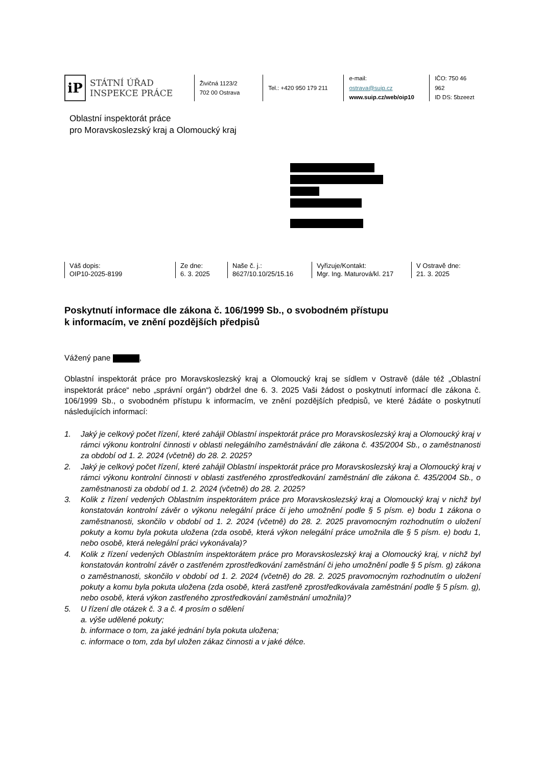iP
STÁTNÍ ÚŘAD
INSPEKCE PRÁCE
Živičná 1123/2
702 00 Ostrava
Tel.: +420 950 179 211
e-mail:
ostrava@suip.cz
www.suip.cz/web/oip10
IČO: 750 46 962
ID DS: 5bzeezt
Oblastní inspektorát práce
pro Moravskoslezský kraj a Olomoucký kraj
Váš dopis:
OIP10-2025-8199
Ze dne:
6. 3. 2025
Naše č. j.:
8627/10.10/25/15.16
Vyřizuje/Kontakt:
Mgr. Ing. Maturová/kl. 217
V Ostravě dne:
21. 3. 2025
Poskytnutí informace dle zákona č. 106/1999 Sb., o svobodném přístupu
k informacím, ve znění pozdějších předpisů
Vážený pane ,
Oblastní inspektorát práce pro Moravskoslezský kraj a Olomoucký kraj se sídlem v Ostravě (dále též „Oblastní inspektorát práce“ nebo „správní orgán“) obdržel dne 6. 3. 2025 Vaši žádost o poskytnutí informací dle zákona č. 106/1999 Sb., o svobodném přístupu k informacím, ve znění pozdějších předpisů, ve které žádáte o poskytnutí následujících informací:
1. Jaký je celkový počet řízení, které zahájil Oblastní inspektorát práce pro Moravskoslezský kraj a Olomoucký kraj v rámci výkonu kontrolní činnosti v oblasti nelegálního zaměstnávání dle zákona č. 435/2004 Sb., o zaměstnanosti za období od 1. 2. 2024 (včetně) do 28. 2. 2025?
2. Jaký je celkový počet řízení, které zahájil Oblastní inspektorát práce pro Moravskoslezský kraj a Olomoucký kraj v rámci výkonu kontrolní činnosti v oblasti zastřeného zprostředkování zaměstnání dle zákona č. 435/2004 Sb., o zaměstnanosti za období od 1. 2. 2024 (včetně) do 28. 2. 2025?
3. Kolik z řízení vedených Oblastním inspektorátem práce pro Moravskoslezský kraj a Olomoucký kraj v nichž byl konstatován kontrolní závěr o výkonu nelegální práce či jeho umožnění podle § 5 písm. e) bodu 1 zákona o zaměstnanosti, skončilo v období od 1. 2. 2024 (včetně) do 28. 2. 2025 pravomocným rozhodnutím o uložení pokuty a komu byla pokuta uložena (zda osobě, která výkon nelegální práce umožnila dle § 5 písm. e) bodu 1, nebo osobě, která nelegální práci vykonávala)?
4. Kolik z řízení vedených Oblastním inspektorátem práce pro Moravskoslezský kraj a Olomoucký kraj, v nichž byl konstatován kontrolní závěr o zastřeném zprostředkování zaměstnání či jeho umožnění podle § 5 písm. g) zákona o zaměstnanosti, skončilo v období od 1. 2. 2024 (včetně) do 28. 2. 2025 pravomocným rozhodnutím o uložení pokuty a komu byla pokuta uložena (zda osobě, která zastřeně zprostředkovávala zaměstnání podle § 5 písm. g), nebo osobě, která výkon zastřeného zprostředkování zaměstnání umožnila)?
5. U řízení dle otázek č. 3 a č. 4 prosím o sdělení
a. výše udělené pokuty;
b. informace o tom, za jaké jednání byla pokuta uložena;
c. informace o tom, zda byl uložen zákaz činnosti a v jaké délce.